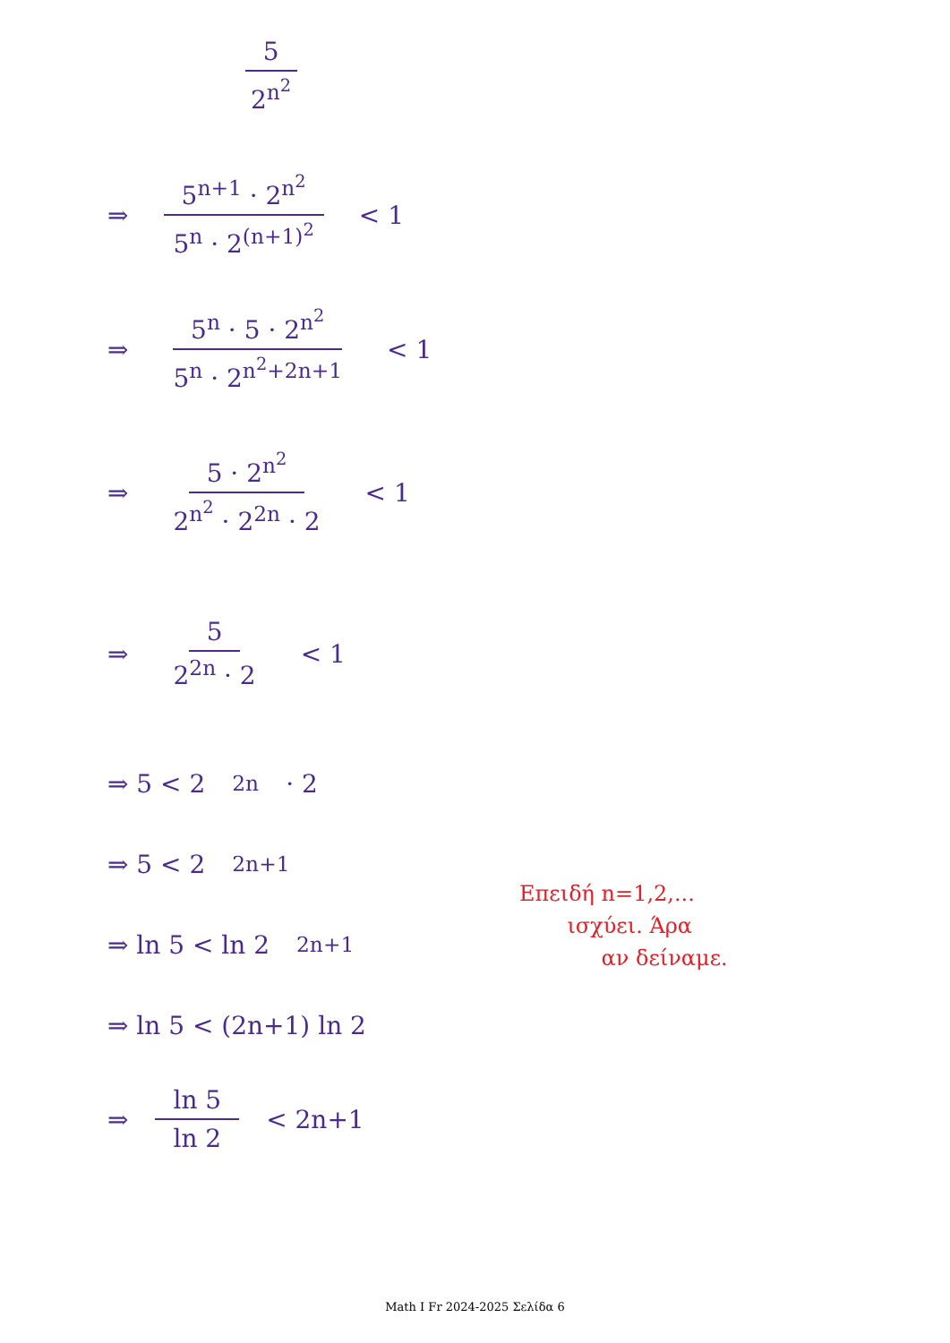5 2<sup>n<sup>2</sup></sup>
⇒ 5<sup>n+1</sup> · 2<sup>n<sup>2</sup></sup> 5<sup>n</sup> · 2<sup>(n+1)<sup>2</sup></sup> < 1
⇒ 5<sup>n</sup> · 5 · 2<sup>n<sup>2</sup></sup> 5<sup>n</sup> · 2<sup>n<sup>2</sup>+2n+1</sup> < 1
⇒ 5 · 2<sup>n<sup>2</sup></sup> 2<sup>n<sup>2</sup></sup> · 2<sup>2n</sup> · 2 < 1
⇒ 5 2<sup>2n</sup> · 2 < 1
⇒ 5 < 2<sup>2n</sup> · 2
⇒ 5 < 2<sup>2n+1</sup>
⇒ ln 5 < ln 2<sup>2n+1</sup>
⇒ ln 5 < (2n+1) ln 2
⇒ ln 5 ln 2 < 2n+1
Επειδή n=1,2,...
ισχύει. Άρα
αν δείναμε.
Math I Fr 2024-2025 Σελίδα 6